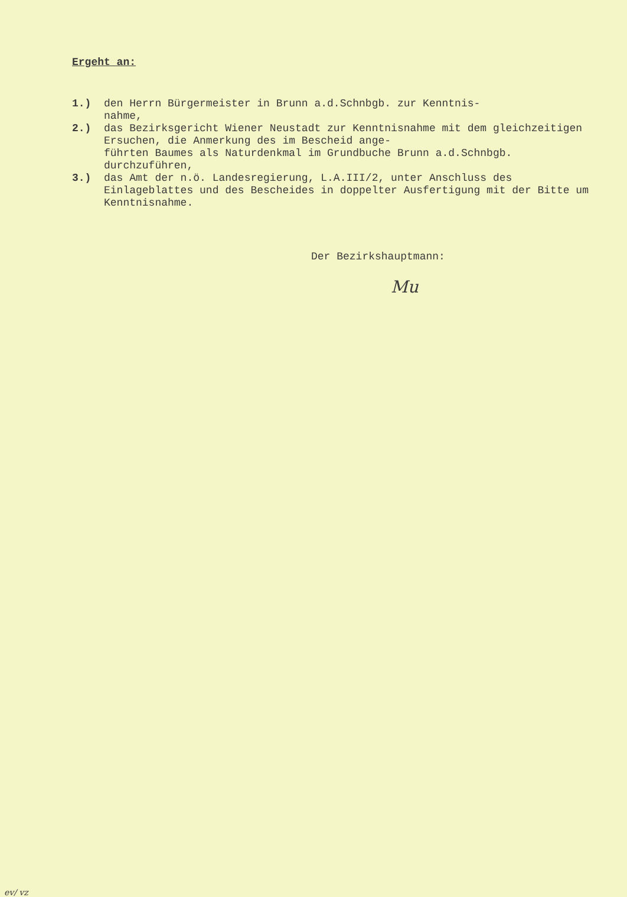Ergeht an:
1.) den Herrn Bürgermeister in Brunn a.d.Schnbgb. zur Kenntnis-
nahme,
2.) das Bezirksgericht Wiener Neustadt zur Kenntnisnahme mit dem gleichzeitigen Ersuchen, die Anmerkung des im Bescheid ange-
führten Baumes als Naturdenkmal im Grundbuche Brunn a.d.Schnbgb. durchzuführen,
3.) das Amt der n.ö. Landesregierung, L.A.III/2, unter Anschluss des Einlageblattes und des Bescheides in doppelter Ausfertigung mit der Bitte um Kenntnisnahme.
Der Bezirkshauptmann:
Mu
ev/ vz